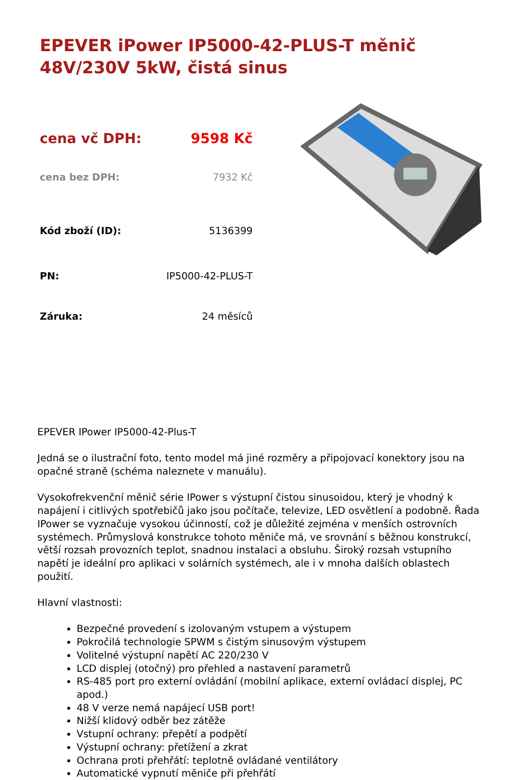EPEVER iPower IP5000-42-PLUS-T měnič 48V/230V 5kW, čistá sinus
| cena vč DPH: | 9598 Kč |
| cena bez DPH: | 7932 Kč |
| Kód zboží (ID): | 5136399 |
| PN: | IP5000-42-PLUS-T |
| Záruka: | 24 měsíců |
EPEVER IPower IP5000-42-Plus-T
Jedná se o ilustrační foto, tento model má jiné rozměry a připojovací konektory jsou na opačné straně (schéma naleznete v manuálu).
Vysokofrekvenční měnič série IPower s výstupní čistou sinusoidou, který je vhodný k napájení i citlivých spotřebičů jako jsou počítače, televize, LED osvětlení a podobně. Řada IPower se vyznačuje vysokou účinností, což je důležité zejména v menších ostrovních systémech. Průmyslová konstrukce tohoto měniče má, ve srovnání s běžnou konstrukcí, větší rozsah provozních teplot, snadnou instalaci a obsluhu. Široký rozsah vstupního napětí je ideální pro aplikaci v solárních systémech, ale i v mnoha dalších oblastech použití.
Hlavní vlastnosti:
Bezpečné provedení s izolovaným vstupem a výstupem
Pokročilá technologie SPWM s čistým sinusovým výstupem
Volitelné výstupní napětí AC 220/230 V
LCD displej (otočný) pro přehled a nastavení parametrů
RS-485 port pro externí ovládání (mobilní aplikace, externí ovládací displej, PC apod.)
48 V verze nemá napájecí USB port!
Nižší klidový odběr bez zátěže
Vstupní ochrany: přepětí a podpětí
Výstupní ochrany: přetížení a zkrat
Ochrana proti přehřátí: teplotně ovládané ventilátory
Automatické vypnutí měniče při přehřátí